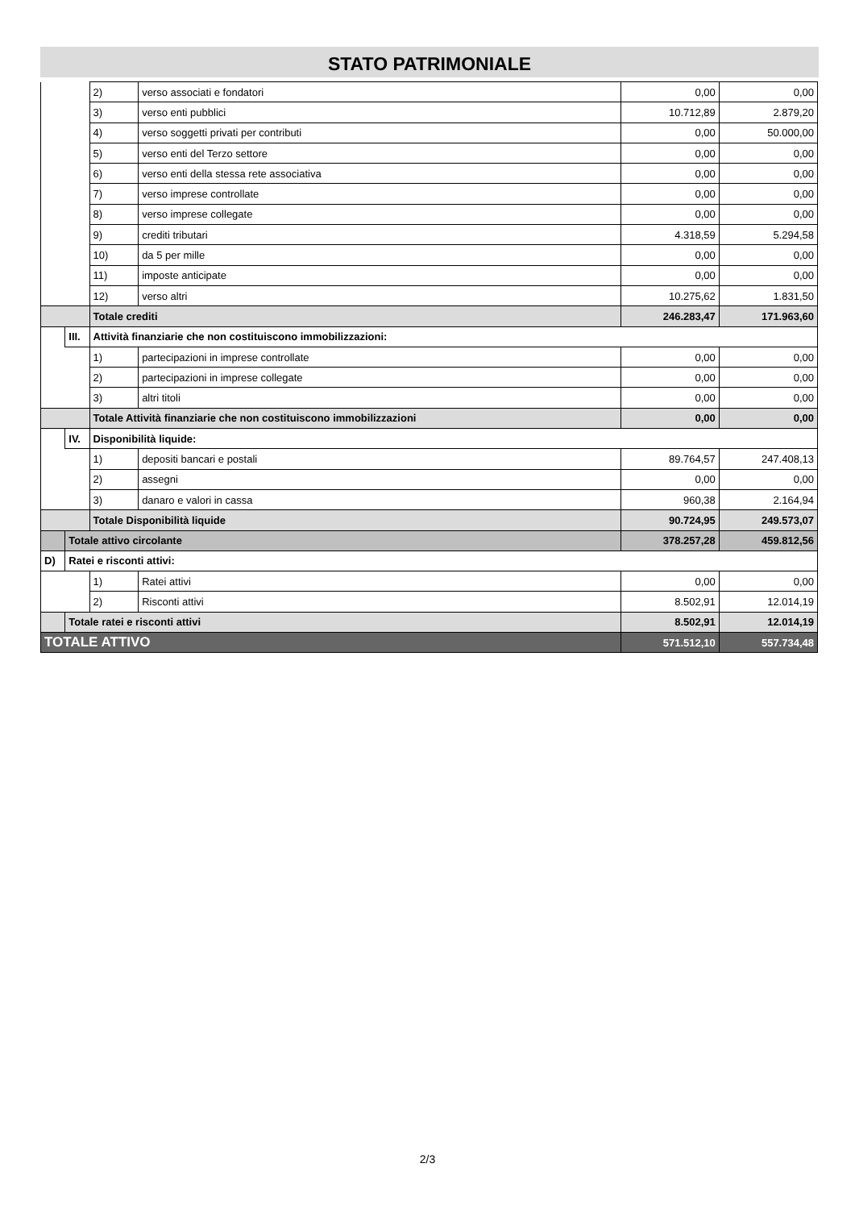STATO PATRIMONIALE
| | | 2) | verso associati e fondatori | 0,00 | 0,00 |
| | | 3) | verso enti pubblici | 10.712,89 | 2.879,20 |
| | | 4) | verso soggetti privati per contributi | 0,00 | 50.000,00 |
| | | 5) | verso enti del Terzo settore | 0,00 | 0,00 |
| | | 6) | verso enti della stessa rete associativa | 0,00 | 0,00 |
| | | 7) | verso imprese controllate | 0,00 | 0,00 |
| | | 8) | verso imprese collegate | 0,00 | 0,00 |
| | | 9) | crediti tributari | 4.318,59 | 5.294,58 |
| | | 10) | da 5 per mille | 0,00 | 0,00 |
| | | 11) | imposte anticipate | 0,00 | 0,00 |
| | | 12) | verso altri | 10.275,62 | 1.831,50 |
| | | Totale crediti | | 246.283,47 | 171.963,60 |
| | III. | Attività finanziarie che non costituiscono immobilizzazioni: | | | |
| | | 1) | partecipazioni in imprese controllate | 0,00 | 0,00 |
| | | 2) | partecipazioni in imprese collegate | 0,00 | 0,00 |
| | | 3) | altri titoli | 0,00 | 0,00 |
| | | Totale Attività finanziarie che non costituiscono immobilizzazioni | | 0,00 | 0,00 |
| | IV. | Disponibilità liquide: | | | |
| | | 1) | depositi bancari e postali | 89.764,57 | 247.408,13 |
| | | 2) | assegni | 0,00 | 0,00 |
| | | 3) | danaro e valori in cassa | 960,38 | 2.164,94 |
| | | Totale Disponibilità liquide | | 90.724,95 | 249.573,07 |
| | Totale attivo circolante | | | 378.257,28 | 459.812,56 |
| D) | Ratei e risconti attivi: | | | | |
| | | 1) | Ratei attivi | 0,00 | 0,00 |
| | | 2) | Risconti attivi | 8.502,91 | 12.014,19 |
| | Totale ratei e risconti attivi | | | 8.502,91 | 12.014,19 |
| TOTALE ATTIVO | | | | 571.512,10 | 557.734,48 |
2/3